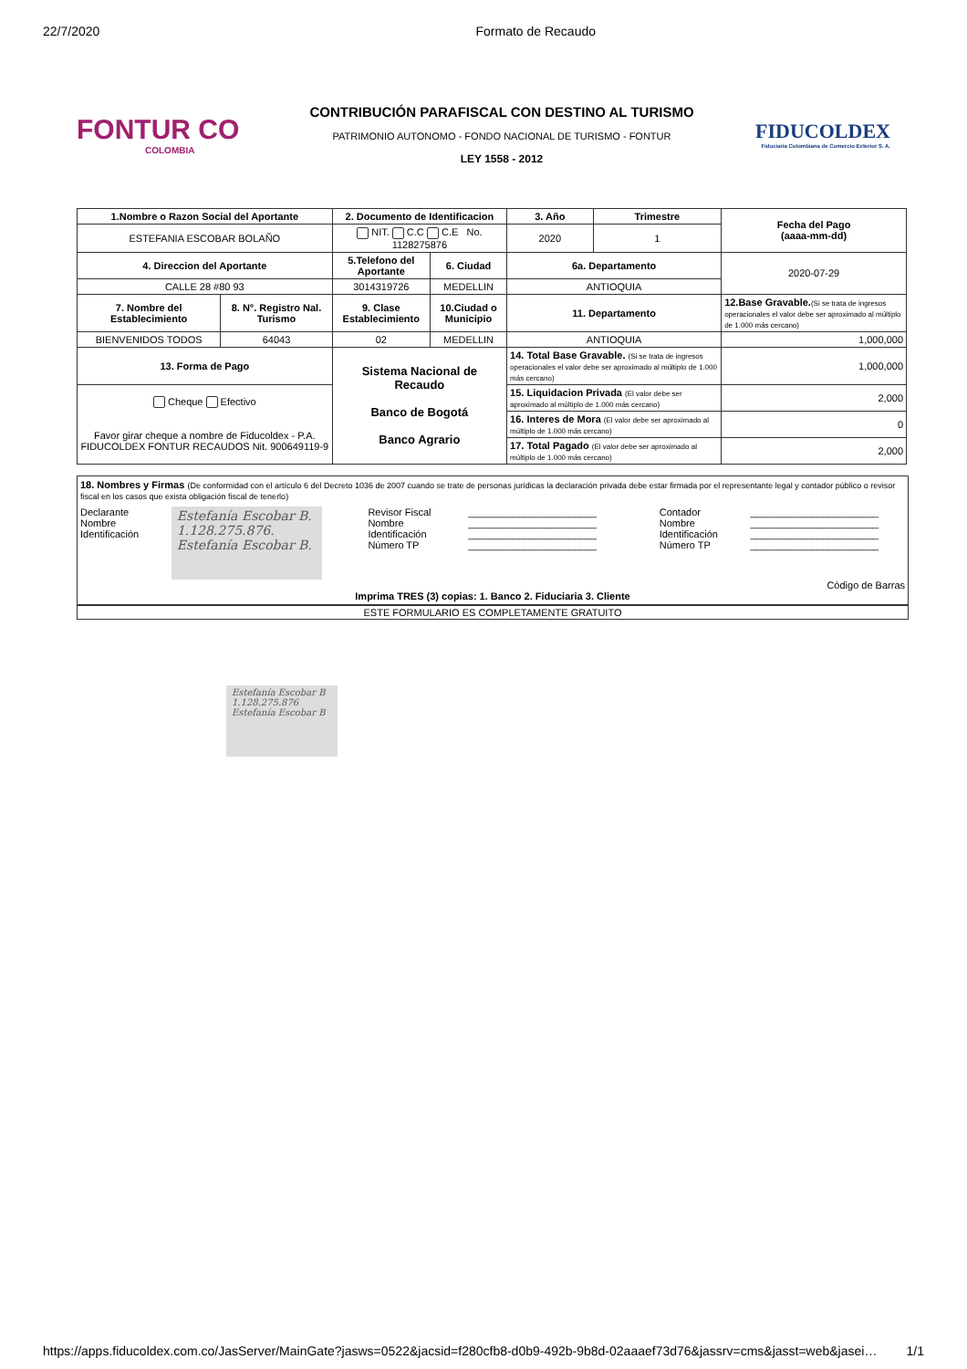22/7/2020 Formato de Recaudo
FONTUR CO
COLOMBIA
CONTRIBUCIÓN PARAFISCAL CON DESTINO AL TURISMO
PATRIMONIO AUTONOMO - FONDO NACIONAL DE TURISMO - FONTUR
LEY 1558 - 2012
FIDUCOLDEX
Fiduciaria Colombiana de Comercio Exterior S. A.
| 1.Nombre o Razon Social del Aportante | | 2. Documento de Identificacion | | 3. Año | Trimestre | Fecha del Pago (aaaa-mm-dd) |
| --- | --- | --- | --- | --- | --- | --- |
| ESTEFANIA ESCOBAR BOLAÑO | | NIT. C.C C.E No. 1128275876 | | 2020 | 1 | |
| 4. Direccion del Aportante | | 5.Telefono del Aportante | 6. Ciudad | 6a. Departamento | | 2020-07-29 |
| CALLE 28 #80 93 | | 3014319726 | MEDELLIN | ANTIOQUIA | | |
| 7. Nombre del Establecimiento | 8. N°. Registro Nal. Turismo | 9. Clase Establecimiento | 10.Ciudad o Municipio | 11. Departamento | | 12.Base Gravable. (Si se trata de ingresos operacionales el valor debe ser aproximado al múltiplo de 1.000 más cercano) |
| BIENVENIDOS TODOS | 64043 | 02 | MEDELLIN | ANTIOQUIA | | 1,000,000 |
| 13. Forma de Pago | | Sistema Nacional de Recaudo Banco de Bogotá Banco Agrario | | 14. Total Base Gravable. (Si se trata de ingresos operacionales el valor debe ser aproximado al múltiplo de 1.000 más cercano) | | 1,000,000 |
| Cheque Efectivo Favor girar cheque a nombre de Fiducoldex - P.A. FIDUCOLDEX FONTUR RECAUDOS Nit. 900649119-9 | | | | 15. Liquidacion Privada (El valor debe ser aproximado al múltiplo de 1.000 más cercano) | | 2,000 |
| | | | | 16. Interes de Mora (El valor debe ser aproximado al múltiplo de 1.000 más cercano) | | 0 |
| | | | | 17. Total Pagado (El valor debe ser aproximado al múltiplo de 1.000 más cercano) | | 2,000 |
18. Nombres y Firmas (De conformidad con el artículo 6 del Decreto 1036 de 2007 cuando se trate de personas jurídicas la declaración privada debe estar firmada por el representante legal y contador público o revisor fiscal en los casos que exista obligación fiscal de tenerlo)
Declarante
Nombre
Identificación
Estefanía Escobar B.
1.128.275.876.
Estefanía Escobar B.
Revisor Fiscal
Nombre
Identificación
Número TP
_______________________
_______________________
_______________________
_______________________
Contador
Nombre
Identificación
Número TP
_______________________
_______________________
_______________________
_______________________
Código de Barras
Imprima TRES (3) copias: 1. Banco 2. Fiduciaria 3. Cliente
ESTE FORMULARIO ES COMPLETAMENTE GRATUITO
Estefanía Escobar B
1.128.275.876
Estefanía Escobar B
https://apps.fiducoldex.com.co/JasServer/MainGate?jasws=0522&jacsid=f280cfb8-d0b9-492b-9b8d-02aaaef73d76&jassrv=cms&jasst=web&jasei… 1/1